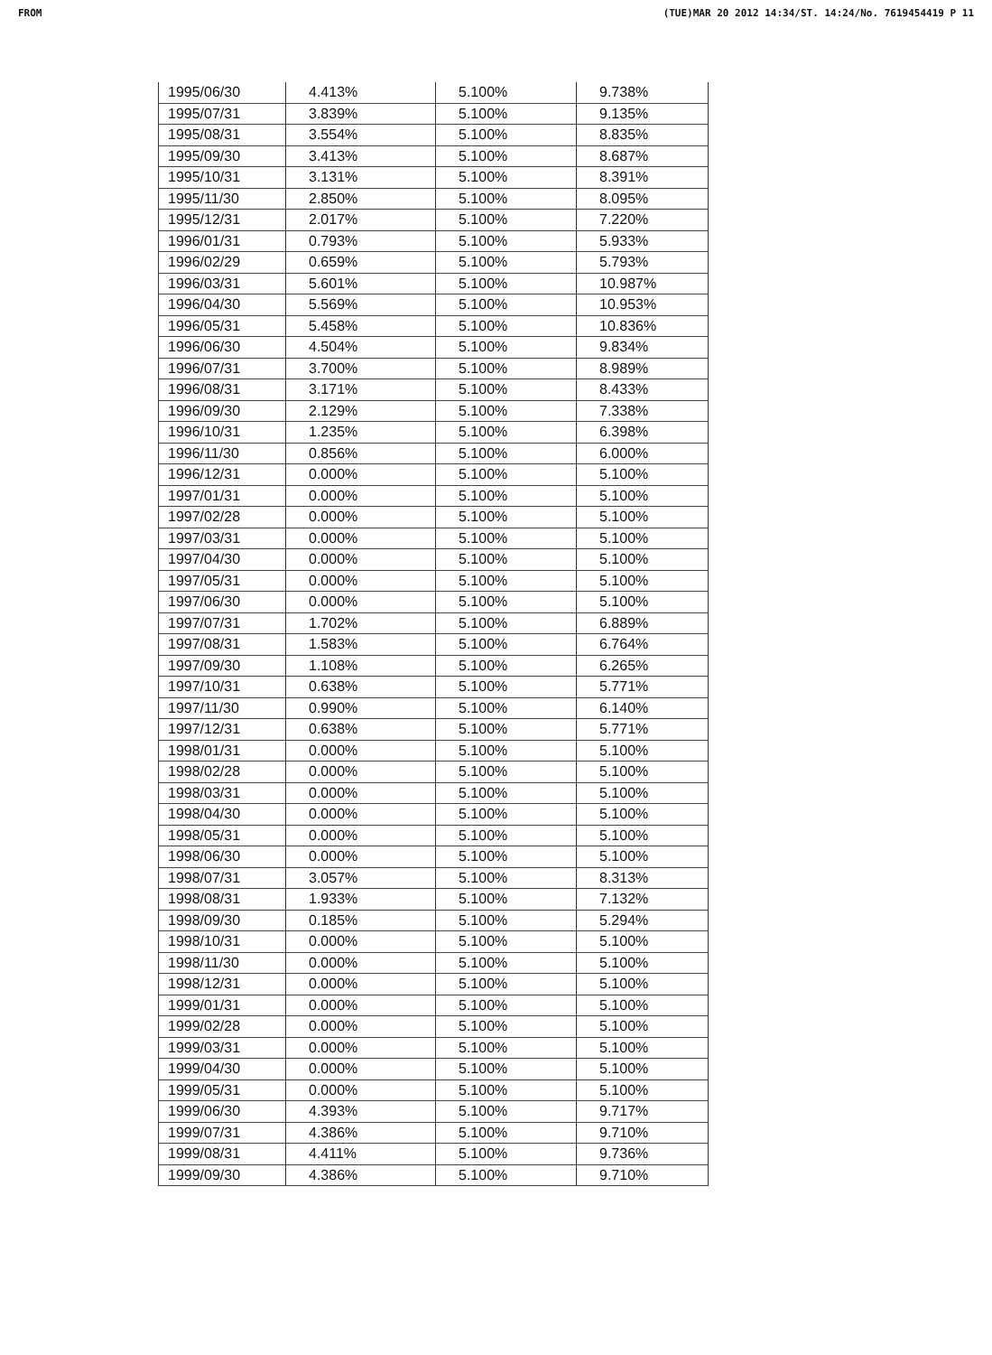FROM (TUE)MAR 20 2012 14:34/ST. 14:24/No. 7619454419 P 11
| 1995/06/30 | 4.413% | 5.100% | 9.738% |
| 1995/07/31 | 3.839% | 5.100% | 9.135% |
| 1995/08/31 | 3.554% | 5.100% | 8.835% |
| 1995/09/30 | 3.413% | 5.100% | 8.687% |
| 1995/10/31 | 3.131% | 5.100% | 8.391% |
| 1995/11/30 | 2.850% | 5.100% | 8.095% |
| 1995/12/31 | 2.017% | 5.100% | 7.220% |
| 1996/01/31 | 0.793% | 5.100% | 5.933% |
| 1996/02/29 | 0.659% | 5.100% | 5.793% |
| 1996/03/31 | 5.601% | 5.100% | 10.987% |
| 1996/04/30 | 5.569% | 5.100% | 10.953% |
| 1996/05/31 | 5.458% | 5.100% | 10.836% |
| 1996/06/30 | 4.504% | 5.100% | 9.834% |
| 1996/07/31 | 3.700% | 5.100% | 8.989% |
| 1996/08/31 | 3.171% | 5.100% | 8.433% |
| 1996/09/30 | 2.129% | 5.100% | 7.338% |
| 1996/10/31 | 1.235% | 5.100% | 6.398% |
| 1996/11/30 | 0.856% | 5.100% | 6.000% |
| 1996/12/31 | 0.000% | 5.100% | 5.100% |
| 1997/01/31 | 0.000% | 5.100% | 5.100% |
| 1997/02/28 | 0.000% | 5.100% | 5.100% |
| 1997/03/31 | 0.000% | 5.100% | 5.100% |
| 1997/04/30 | 0.000% | 5.100% | 5.100% |
| 1997/05/31 | 0.000% | 5.100% | 5.100% |
| 1997/06/30 | 0.000% | 5.100% | 5.100% |
| 1997/07/31 | 1.702% | 5.100% | 6.889% |
| 1997/08/31 | 1.583% | 5.100% | 6.764% |
| 1997/09/30 | 1.108% | 5.100% | 6.265% |
| 1997/10/31 | 0.638% | 5.100% | 5.771% |
| 1997/11/30 | 0.990% | 5.100% | 6.140% |
| 1997/12/31 | 0.638% | 5.100% | 5.771% |
| 1998/01/31 | 0.000% | 5.100% | 5.100% |
| 1998/02/28 | 0.000% | 5.100% | 5.100% |
| 1998/03/31 | 0.000% | 5.100% | 5.100% |
| 1998/04/30 | 0.000% | 5.100% | 5.100% |
| 1998/05/31 | 0.000% | 5.100% | 5.100% |
| 1998/06/30 | 0.000% | 5.100% | 5.100% |
| 1998/07/31 | 3.057% | 5.100% | 8.313% |
| 1998/08/31 | 1.933% | 5.100% | 7.132% |
| 1998/09/30 | 0.185% | 5.100% | 5.294% |
| 1998/10/31 | 0.000% | 5.100% | 5.100% |
| 1998/11/30 | 0.000% | 5.100% | 5.100% |
| 1998/12/31 | 0.000% | 5.100% | 5.100% |
| 1999/01/31 | 0.000% | 5.100% | 5.100% |
| 1999/02/28 | 0.000% | 5.100% | 5.100% |
| 1999/03/31 | 0.000% | 5.100% | 5.100% |
| 1999/04/30 | 0.000% | 5.100% | 5.100% |
| 1999/05/31 | 0.000% | 5.100% | 5.100% |
| 1999/06/30 | 4.393% | 5.100% | 9.717% |
| 1999/07/31 | 4.386% | 5.100% | 9.710% |
| 1999/08/31 | 4.411% | 5.100% | 9.736% |
| 1999/09/30 | 4.386% | 5.100% | 9.710% |